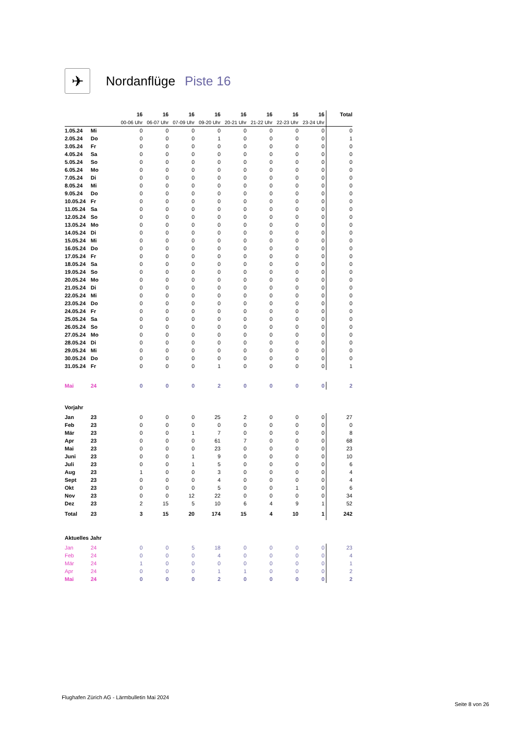✈
Nordanflüge Piste 16
| | | 16 | 16 | 16 | 16 | 16 | 16 | 16 | 16 | Total |
| | | 00-06 Uhr | 06-07 Uhr | 07-09 Uhr | 09-20 Uhr | 20-21 Uhr | 21-22 Uhr | 22-23 Uhr | 23-24 Uhr | |
| 1.05.24 | Mi | 0 | 0 | 0 | 0 | 0 | 0 | 0 | 0 | 0 |
| 2.05.24 | Do | 0 | 0 | 0 | 1 | 0 | 0 | 0 | 0 | 1 |
| 3.05.24 | Fr | 0 | 0 | 0 | 0 | 0 | 0 | 0 | 0 | 0 |
| 4.05.24 | Sa | 0 | 0 | 0 | 0 | 0 | 0 | 0 | 0 | 0 |
| 5.05.24 | So | 0 | 0 | 0 | 0 | 0 | 0 | 0 | 0 | 0 |
| 6.05.24 | Mo | 0 | 0 | 0 | 0 | 0 | 0 | 0 | 0 | 0 |
| 7.05.24 | Di | 0 | 0 | 0 | 0 | 0 | 0 | 0 | 0 | 0 |
| 8.05.24 | Mi | 0 | 0 | 0 | 0 | 0 | 0 | 0 | 0 | 0 |
| 9.05.24 | Do | 0 | 0 | 0 | 0 | 0 | 0 | 0 | 0 | 0 |
| 10.05.24 | Fr | 0 | 0 | 0 | 0 | 0 | 0 | 0 | 0 | 0 |
| 11.05.24 | Sa | 0 | 0 | 0 | 0 | 0 | 0 | 0 | 0 | 0 |
| 12.05.24 | So | 0 | 0 | 0 | 0 | 0 | 0 | 0 | 0 | 0 |
| 13.05.24 | Mo | 0 | 0 | 0 | 0 | 0 | 0 | 0 | 0 | 0 |
| 14.05.24 | Di | 0 | 0 | 0 | 0 | 0 | 0 | 0 | 0 | 0 |
| 15.05.24 | Mi | 0 | 0 | 0 | 0 | 0 | 0 | 0 | 0 | 0 |
| 16.05.24 | Do | 0 | 0 | 0 | 0 | 0 | 0 | 0 | 0 | 0 |
| 17.05.24 | Fr | 0 | 0 | 0 | 0 | 0 | 0 | 0 | 0 | 0 |
| 18.05.24 | Sa | 0 | 0 | 0 | 0 | 0 | 0 | 0 | 0 | 0 |
| 19.05.24 | So | 0 | 0 | 0 | 0 | 0 | 0 | 0 | 0 | 0 |
| 20.05.24 | Mo | 0 | 0 | 0 | 0 | 0 | 0 | 0 | 0 | 0 |
| 21.05.24 | Di | 0 | 0 | 0 | 0 | 0 | 0 | 0 | 0 | 0 |
| 22.05.24 | Mi | 0 | 0 | 0 | 0 | 0 | 0 | 0 | 0 | 0 |
| 23.05.24 | Do | 0 | 0 | 0 | 0 | 0 | 0 | 0 | 0 | 0 |
| 24.05.24 | Fr | 0 | 0 | 0 | 0 | 0 | 0 | 0 | 0 | 0 |
| 25.05.24 | Sa | 0 | 0 | 0 | 0 | 0 | 0 | 0 | 0 | 0 |
| 26.05.24 | So | 0 | 0 | 0 | 0 | 0 | 0 | 0 | 0 | 0 |
| 27.05.24 | Mo | 0 | 0 | 0 | 0 | 0 | 0 | 0 | 0 | 0 |
| 28.05.24 | Di | 0 | 0 | 0 | 0 | 0 | 0 | 0 | 0 | 0 |
| 29.05.24 | Mi | 0 | 0 | 0 | 0 | 0 | 0 | 0 | 0 | 0 |
| 30.05.24 | Do | 0 | 0 | 0 | 0 | 0 | 0 | 0 | 0 | 0 |
| 31.05.24 | Fr | 0 | 0 | 0 | 1 | 0 | 0 | 0 | 0 | 1 |
| Mai | 24 | 0 | 0 | 0 | 2 | 0 | 0 | 0 | 0 | 2 |
| Vorjahr | | | | | | | | | | |
| Jan | 23 | 0 | 0 | 0 | 25 | 2 | 0 | 0 | 0 | 27 |
| Feb | 23 | 0 | 0 | 0 | 0 | 0 | 0 | 0 | 0 | 0 |
| Mär | 23 | 0 | 0 | 1 | 7 | 0 | 0 | 0 | 0 | 8 |
| Apr | 23 | 0 | 0 | 0 | 61 | 7 | 0 | 0 | 0 | 68 |
| Mai | 23 | 0 | 0 | 0 | 23 | 0 | 0 | 0 | 0 | 23 |
| Juni | 23 | 0 | 0 | 1 | 9 | 0 | 0 | 0 | 0 | 10 |
| Juli | 23 | 0 | 0 | 1 | 5 | 0 | 0 | 0 | 0 | 6 |
| Aug | 23 | 1 | 0 | 0 | 3 | 0 | 0 | 0 | 0 | 4 |
| Sept | 23 | 0 | 0 | 0 | 4 | 0 | 0 | 0 | 0 | 4 |
| Okt | 23 | 0 | 0 | 0 | 5 | 0 | 0 | 1 | 0 | 6 |
| Nov | 23 | 0 | 0 | 12 | 22 | 0 | 0 | 0 | 0 | 34 |
| Dez | 23 | 2 | 15 | 5 | 10 | 6 | 4 | 9 | 1 | 52 |
| Total | 23 | 3 | 15 | 20 | 174 | 15 | 4 | 10 | 1 | 242 |
| Aktuelles Jahr | | | | | | | | | | |
| Jan | 24 | 0 | 0 | 5 | 18 | 0 | 0 | 0 | 0 | 23 |
| Feb | 24 | 0 | 0 | 0 | 4 | 0 | 0 | 0 | 0 | 4 |
| Mär | 24 | 1 | 0 | 0 | 0 | 0 | 0 | 0 | 0 | 1 |
| Apr | 24 | 0 | 0 | 0 | 1 | 1 | 0 | 0 | 0 | 2 |
| Mai | 24 | 0 | 0 | 0 | 2 | 0 | 0 | 0 | 0 | 2 |
Flughafen Zürich AG - Lärmbulletin Mai 2024
Seite 8 von 26